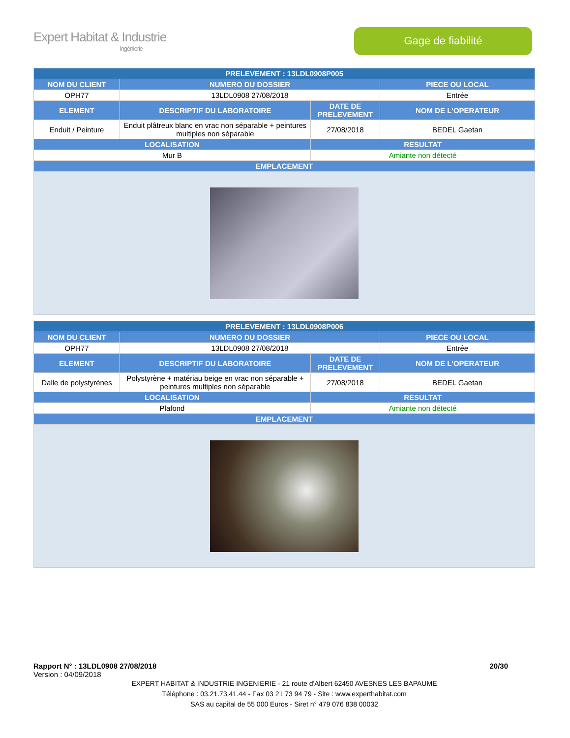Expert Habitat & Industrie
Ingénierie
Gage de fiabilité
| PRELEVEMENT : 13LDL0908P005 | | | |
| --- | --- | --- | --- |
| NOM DU CLIENT | NUMERO DU DOSSIER | | PIECE OU LOCAL |
| OPH77 | 13LDL0908 27/08/2018 | | Entrée |
| ELEMENT | DESCRIPTIF DU LABORATOIRE | DATE DE PRELEVEMENT | NOM DE L'OPERATEUR |
| Enduit / Peinture | Enduit plâtreux blanc en vrac non séparable + peintures multiples non séparable | 27/08/2018 | BEDEL Gaetan |
| LOCALISATION | | RESULTAT | |
| Mur B | | Amiante non détecté | |
| EMPLACEMENT | | | |
| PRELEVEMENT : 13LDL0908P006 | | | |
| --- | --- | --- | --- |
| NOM DU CLIENT | NUMERO DU DOSSIER | | PIECE OU LOCAL |
| OPH77 | 13LDL0908 27/08/2018 | | Entrée |
| ELEMENT | DESCRIPTIF DU LABORATOIRE | DATE DE PRELEVEMENT | NOM DE L'OPERATEUR |
| Dalle de polystyrènes | Polystyrène + matériau beige en vrac non séparable + peintures multiples non séparable | 27/08/2018 | BEDEL Gaetan |
| LOCALISATION | | RESULTAT | |
| Plafond | | Amiante non détecté | |
| EMPLACEMENT | | | |
Rapport N° : 13LDL0908 27/08/2018 20/30
Version : 04/09/2018
EXPERT HABITAT & INDUSTRIE INGENIERIE - 21 route d'Albert 62450 AVESNES LES BAPAUME
Téléphone : 03.21.73.41.44 - Fax 03 21 73 94 79 - Site : www.experthabitat.com
SAS au capital de 55 000 Euros - Siret n° 479 076 838 00032